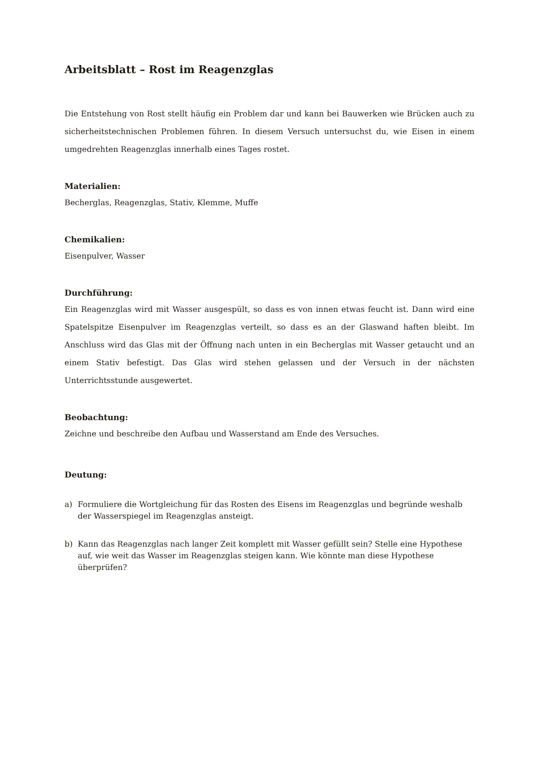Arbeitsblatt – Rost im Reagenzglas
Die Entstehung von Rost stellt häufig ein Problem dar und kann bei Bauwerken wie Brücken auch zu sicherheitstechnischen Problemen führen. In diesem Versuch untersuchst du, wie Eisen in einem umgedrehten Reagenzglas innerhalb eines Tages rostet.
Materialien:
Becherglas, Reagenzglas, Stativ, Klemme, Muffe
Chemikalien:
Eisenpulver, Wasser
Durchführung:
Ein Reagenzglas wird mit Wasser ausgespült, so dass es von innen etwas feucht ist. Dann wird eine Spatelspitze Eisenpulver im Reagenzglas verteilt, so dass es an der Glaswand haften bleibt. Im Anschluss wird das Glas mit der Öffnung nach unten in ein Becherglas mit Wasser getaucht und an einem Stativ befestigt. Das Glas wird stehen gelassen und der Versuch in der nächsten Unterrichtsstunde ausgewertet.
Beobachtung:
Zeichne und beschreibe den Aufbau und Wasserstand am Ende des Versuches.
Deutung:
a) Formuliere die Wortgleichung für das Rosten des Eisens im Reagenzglas und begründe weshalb der Wasserspiegel im Reagenzglas ansteigt.
b) Kann das Reagenzglas nach langer Zeit komplett mit Wasser gefüllt sein? Stelle eine Hypothese auf, wie weit das Wasser im Reagenzglas steigen kann. Wie könnte man diese Hypothese überprüfen?